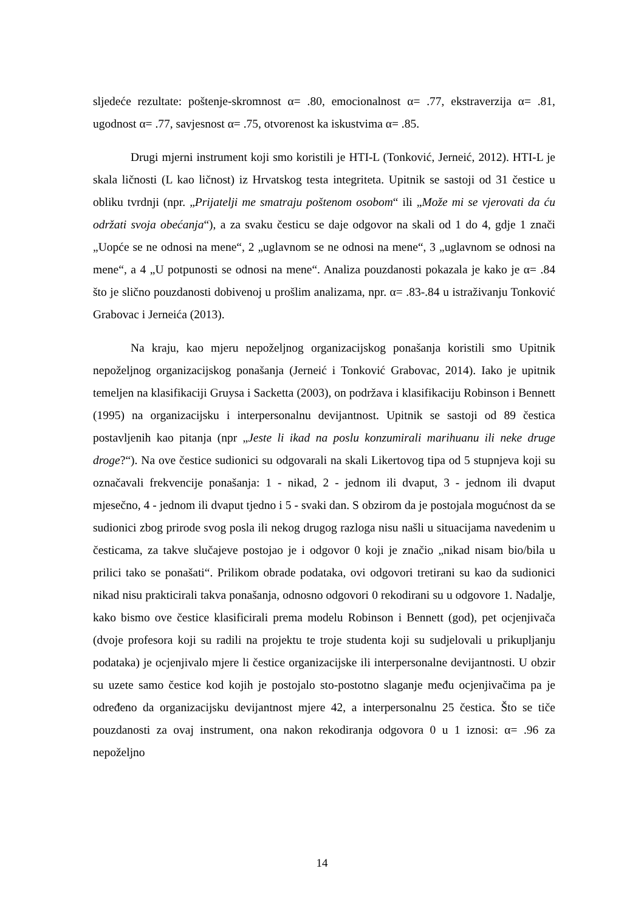sljedeće rezultate: poštenje-skromnost α= .80, emocionalnost α= .77, ekstraverzija α= .81, ugodnost α= .77, savjesnost α= .75, otvorenost ka iskustvima α= .85.
Drugi mjerni instrument koji smo koristili je HTI-L (Tonković, Jerneić, 2012). HTI-L je skala ličnosti (L kao ličnost) iz Hrvatskog testa integriteta. Upitnik se sastoji od 31 čestice u obliku tvrdnji (npr. „Prijatelji me smatraju poštenom osobom“ ili „Može mi se vjerovati da ću održati svoja obećanja“), a za svaku česticu se daje odgovor na skali od 1 do 4, gdje 1 znači „Uopće se ne odnosi na mene“, 2 „uglavnom se ne odnosi na mene“, 3 „uglavnom se odnosi na mene“, a 4 „U potpunosti se odnosi na mene“. Analiza pouzdanosti pokazala je kako je α= .84 što je slično pouzdanosti dobivenoj u prošlim analizama, npr. α= .83-.84 u istraživanju Tonković Grabovac i Jerneića (2013).
Na kraju, kao mjeru nepoželjnog organizacijskog ponašanja koristili smo Upitnik nepoželjnog organizacijskog ponašanja (Jerneić i Tonković Grabovac, 2014). Iako je upitnik temeljen na klasifikaciji Gruysa i Sacketta (2003), on podržava i klasifikaciju Robinson i Bennett (1995) na organizacijsku i interpersonalnu devijantnost. Upitnik se sastoji od 89 čestica postavljenih kao pitanja (npr „Jeste li ikad na poslu konzumirali marihuanu ili neke druge droge?“). Na ove čestice sudionici su odgovarali na skali Likertovog tipa od 5 stupnjeva koji su označavali frekvencije ponašanja: 1 - nikad, 2 - jednom ili dvaput, 3 - jednom ili dvaput mjesečno, 4 - jednom ili dvaput tjedno i 5 - svaki dan. S obzirom da je postojala mogućnost da se sudionici zbog prirode svog posla ili nekog drugog razloga nisu našli u situacijama navedenim u česticama, za takve slučajeve postojao je i odgovor 0 koji je značio „nikad nisam bio/bila u prilici tako se ponašati“. Prilikom obrade podataka, ovi odgovori tretirani su kao da sudionici nikad nisu prakticirali takva ponašanja, odnosno odgovori 0 rekodirani su u odgovore 1. Nadalje, kako bismo ove čestice klasificirali prema modelu Robinson i Bennett (god), pet ocjenjivača (dvoje profesora koji su radili na projektu te troje studenta koji su sudjelovali u prikupljanju podataka) je ocjenjivalo mjere li čestice organizacijske ili interpersonalne devijantnosti. U obzir su uzete samo čestice kod kojih je postojalo sto-postotno slaganje među ocjenjivačima pa je određeno da organizacijsku devijantnost mjere 42, a interpersonalnu 25 čestica. Što se tiče pouzdanosti za ovaj instrument, ona nakon rekodiranja odgovora 0 u 1 iznosi: α= .96 za nepoželjno
14